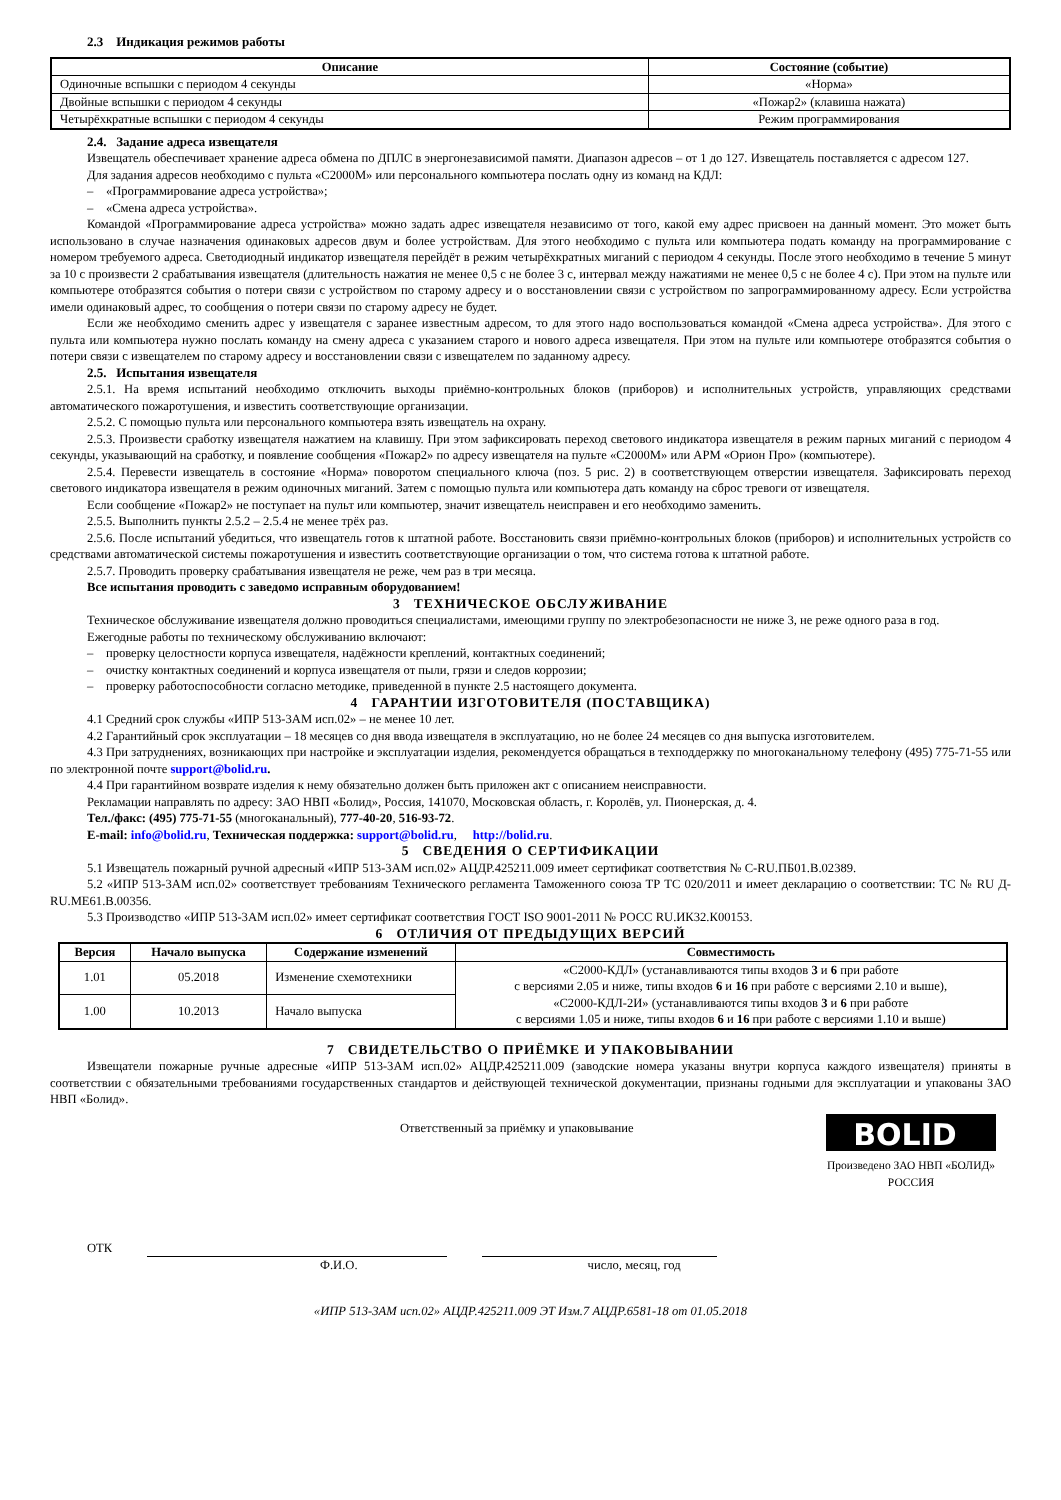2.3 Индикация режимов работы
| Описание | Состояние (событие) |
| --- | --- |
| Одиночные вспышки с периодом 4 секунды | «Норма» |
| Двойные вспышки с периодом 4 секунды | «Пожар2» (клавиша нажата) |
| Четырёхкратные вспышки с периодом 4 секунды | Режим программирования |
2.4. Задание адреса извещателя
Извещатель обеспечивает хранение адреса обмена по ДПЛС в энергонезависимой памяти. Диапазон адресов – от 1 до 127. Извещатель поставляется с адресом 127.
Для задания адресов необходимо с пульта «С2000М» или персонального компьютера послать одну из команд на КДЛ:
– «Программирование адреса устройства»;
– «Смена адреса устройства».
Командой «Программирование адреса устройства» можно задать адрес извещателя независимо от того, какой ему адрес присвоен на данный момент. Это может быть использовано в случае назначения одинаковых адресов двум и более устройствам. Для этого необходимо с пульта или компьютера подать команду на программирование с номером требуемого адреса. Светодиодный индикатор извещателя перейдёт в режим четырёхкратных миганий с периодом 4 секунды. После этого необходимо в течение 5 минут за 10 с произвести 2 срабатывания извещателя (длительность нажатия не менее 0,5 с не более 3 с, интервал между нажатиями не менее 0,5 с не более 4 с). При этом на пульте или компьютере отобразятся события о потери связи с устройством по старому адресу и о восстановлении связи с устройством по запрограммированному адресу. Если устройства имели одинаковый адрес, то сообщения о потери связи по старому адресу не будет.
Если же необходимо сменить адрес у извещателя с заранее известным адресом, то для этого надо воспользоваться командой «Смена адреса устройства». Для этого с пульта или компьютера нужно послать команду на смену адреса с указанием старого и нового адреса извещателя. При этом на пульте или компьютере отобразятся события о потери связи с извещателем по старому адресу и восстановлении связи с извещателем по заданному адресу.
2.5. Испытания извещателя
2.5.1. На время испытаний необходимо отключить выходы приёмно-контрольных блоков (приборов) и исполнительных устройств, управляющих средствами автоматического пожаротушения, и известить соответствующие организации.
2.5.2. С помощью пульта или персонального компьютера взять извещатель на охрану.
2.5.3. Произвести сработку извещателя нажатием на клавишу. При этом зафиксировать переход светового индикатора извещателя в режим парных миганий с периодом 4 секунды, указывающий на сработку, и появление сообщения «Пожар2» по адресу извещателя на пульте «С2000М» или АРМ «Орион Про» (компьютере).
2.5.4. Перевести извещатель в состояние «Норма» поворотом специального ключа (поз. 5 рис. 2) в соответствующем отверстии извещателя. Зафиксировать переход светового индикатора извещателя в режим одиночных миганий. Затем с помощью пульта или компьютера дать команду на сброс тревоги от извещателя.
Если сообщение «Пожар2» не поступает на пульт или компьютер, значит извещатель неисправен и его необходимо заменить.
2.5.5. Выполнить пункты 2.5.2 – 2.5.4 не менее трёх раз.
2.5.6. После испытаний убедиться, что извещатель готов к штатной работе. Восстановить связи приёмно-контрольных блоков (приборов) и исполнительных устройств со средствами автоматической системы пожаротушения и известить соответствующие организации о том, что система готова к штатной работе.
2.5.7. Проводить проверку срабатывания извещателя не реже, чем раз в три месяца.
Все испытания проводить с заведомо исправным оборудованием!
3 ТЕХНИЧЕСКОЕ ОБСЛУЖИВАНИЕ
Техническое обслуживание извещателя должно проводиться специалистами, имеющими группу по электробезопасности не ниже 3, не реже одного раза в год.
Ежегодные работы по техническому обслуживанию включают:
– проверку целостности корпуса извещателя, надёжности креплений, контактных соединений;
– очистку контактных соединений и корпуса извещателя от пыли, грязи и следов коррозии;
– проверку работоспособности согласно методике, приведенной в пункте 2.5 настоящего документа.
4 ГАРАНТИИ ИЗГОТОВИТЕЛЯ (ПОСТАВЩИКА)
4.1 Средний срок службы «ИПР 513-3АМ исп.02» – не менее 10 лет.
4.2 Гарантийный срок эксплуатации – 18 месяцев со дня ввода извещателя в эксплуатацию, но не более 24 месяцев со дня выпуска изготовителем.
4.3 При затруднениях, возникающих при настройке и эксплуатации изделия, рекомендуется обращаться в техподдержку по многоканальному телефону (495) 775-71-55 или по электронной почте support@bolid.ru.
4.4 При гарантийном возврате изделия к нему обязательно должен быть приложен акт с описанием неисправности.
Рекламации направлять по адресу: ЗАО НВП «Болид», Россия, 141070, Московская область, г. Королёв, ул. Пионерская, д. 4.
Тел./факс: (495) 775-71-55 (многоканальный), 777-40-20, 516-93-72.
E-mail: info@bolid.ru, Техническая поддержка: support@bolid.ru, http://bolid.ru.
5 СВЕДЕНИЯ О СЕРТИФИКАЦИИ
5.1 Извещатель пожарный ручной адресный «ИПР 513-3АМ исп.02» АЦДР.425211.009 имеет сертификат соответствия № C-RU.ПБ01.В.02389.
5.2 «ИПР 513-3АМ исп.02» соответствует требованиям Технического регламента Таможенного союза ТР ТС 020/2011 и имеет декларацию о соответствии: ТС № RU Д-RU.МЕ61.В.00356.
5.3 Производство «ИПР 513-3АМ исп.02» имеет сертификат соответствия ГОСТ ISO 9001-2011 № РОСС RU.ИК32.К00153.
6 ОТЛИЧИЯ ОТ ПРЕДЫДУЩИХ ВЕРСИЙ
| Версия | Начало выпуска | Содержание изменений | Совместимость |
| --- | --- | --- | --- |
| 1.01 | 05.2018 | Изменение схемотехники | «С2000-КДЛ» (устанавливаются типы входов 3 и 6 при работе с версиями 2.05 и ниже, типы входов 6 и 16 при работе с версиями 2.10 и выше), «С2000-КДЛ-2И» (устанавливаются типы входов 3 и 6 при работе с версиями 1.05 и ниже, типы входов 6 и 16 при работе с версиями 1.10 и выше) |
| 1.00 | 10.2013 | Начало выпуска | |
7 СВИДЕТЕЛЬСТВО О ПРИЁМКЕ И УПАКОВЫВАНИИ
Извещатели пожарные ручные адресные «ИПР 513-3АМ исп.02» АЦДР.425211.009 (заводские номера указаны внутри корпуса каждого извещателя) приняты в соответствии с обязательными требованиями государственных стандартов и действующей технической документации, признаны годными для эксплуатации и упакованы ЗАО НВП «Болид».
Ответственный за приёмку и упаковывание
BOLID<sup>®</sup>
Произведено ЗАО НВП «БОЛИД»
РОССИЯ
ОТК
Ф.И.О. число, месяц, год
«ИПР 513-3АМ исп.02» АЦДР.425211.009 ЭТ Изм.7 АЦДР.6581-18 от 01.05.2018